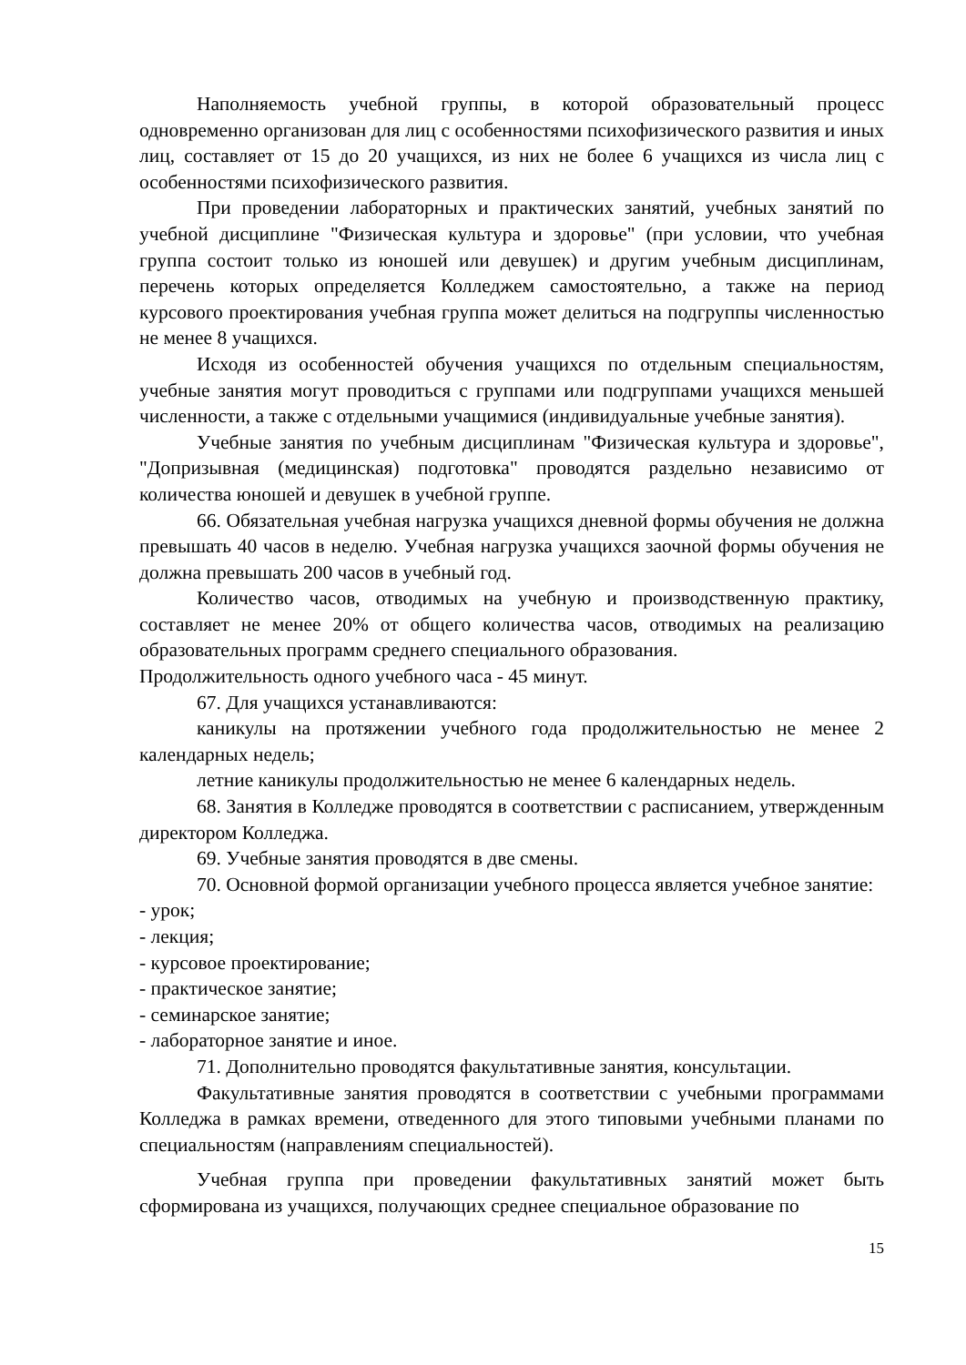Наполняемость учебной группы, в которой образовательный процесс одновременно организован для лиц с особенностями психофизического развития и иных лиц, составляет от 15 до 20 учащихся, из них не более 6 учащихся из числа лиц с особенностями психофизического развития.
При проведении лабораторных и практических занятий, учебных занятий по учебной дисциплине "Физическая культура и здоровье" (при условии, что учебная группа состоит только из юношей или девушек) и другим учебным дисциплинам, перечень которых определяется Колледжем самостоятельно, а также на период курсового проектирования учебная группа может делиться на подгруппы численностью не менее 8 учащихся.
Исходя из особенностей обучения учащихся по отдельным специальностям, учебные занятия могут проводиться с группами или подгруппами учащихся меньшей численности, а также с отдельными учащимися (индивидуальные учебные занятия).
Учебные занятия по учебным дисциплинам "Физическая культура и здоровье", "Допризывная (медицинская) подготовка" проводятся раздельно независимо от количества юношей и девушек в учебной группе.
66. Обязательная учебная нагрузка учащихся дневной формы обучения не должна превышать 40 часов в неделю. Учебная нагрузка учащихся заочной формы обучения не должна превышать 200 часов в учебный год.
Количество часов, отводимых на учебную и производственную практику, составляет не менее 20% от общего количества часов, отводимых на реализацию образовательных программ среднего специального образования.
Продолжительность одного учебного часа - 45 минут.
67. Для учащихся устанавливаются:
каникулы на протяжении учебного года продолжительностью не менее 2 календарных недель;
летние каникулы продолжительностью не менее 6 календарных недель.
68. Занятия в Колледже проводятся в соответствии с расписанием, утвержденным директором Колледжа.
69. Учебные занятия проводятся в две смены.
70. Основной формой организации учебного процесса является учебное занятие:
- урок;
- лекция;
- курсовое проектирование;
- практическое занятие;
- семинарское занятие;
- лабораторное занятие и иное.
71. Дополнительно проводятся факультативные занятия, консультации.
Факультативные занятия проводятся в соответствии с учебными программами Колледжа в рамках времени, отведенного для этого типовыми учебными планами по специальностям (направлениям специальностей).
Учебная группа при проведении факультативных занятий может быть сформирована из учащихся, получающих среднее специальное образование по
15